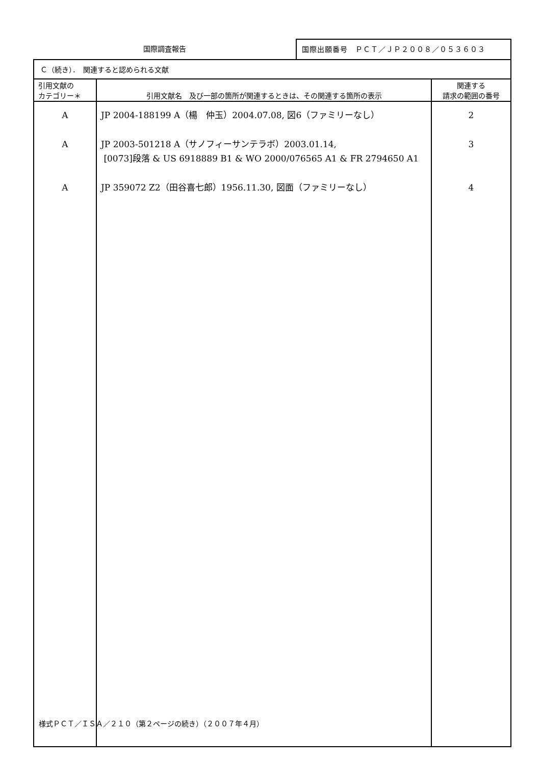国際調査報告
国際出願番号　ＰＣＴ／ＪＰ２００８／０５３６０３
| Ｃ（続き）． 関連すると認められる文献 | | |
| 引用文献の カテゴリー＊ | 引用文献名 及び一部の箇所が関連するときは、その関連する箇所の表示 | 関連する 請求の範囲の番号 |
| A A A | JP 2004-188199 A（楊 仲玉）2004.07.08, 図6（ファミリーなし） JP 2003-501218 A（サノフィーサンテラボ）2003.01.14, [0073]段落 & US 6918889 B1 & WO 2000/076565 A1 & FR 2794650 A1 JP 359072 Z2（田谷喜七郎）1956.11.30, 図面（ファミリーなし） | 2 3 4 |
様式ＰＣＴ／ＩＳＡ／２１０（第２ページの続き）（２００７年４月）